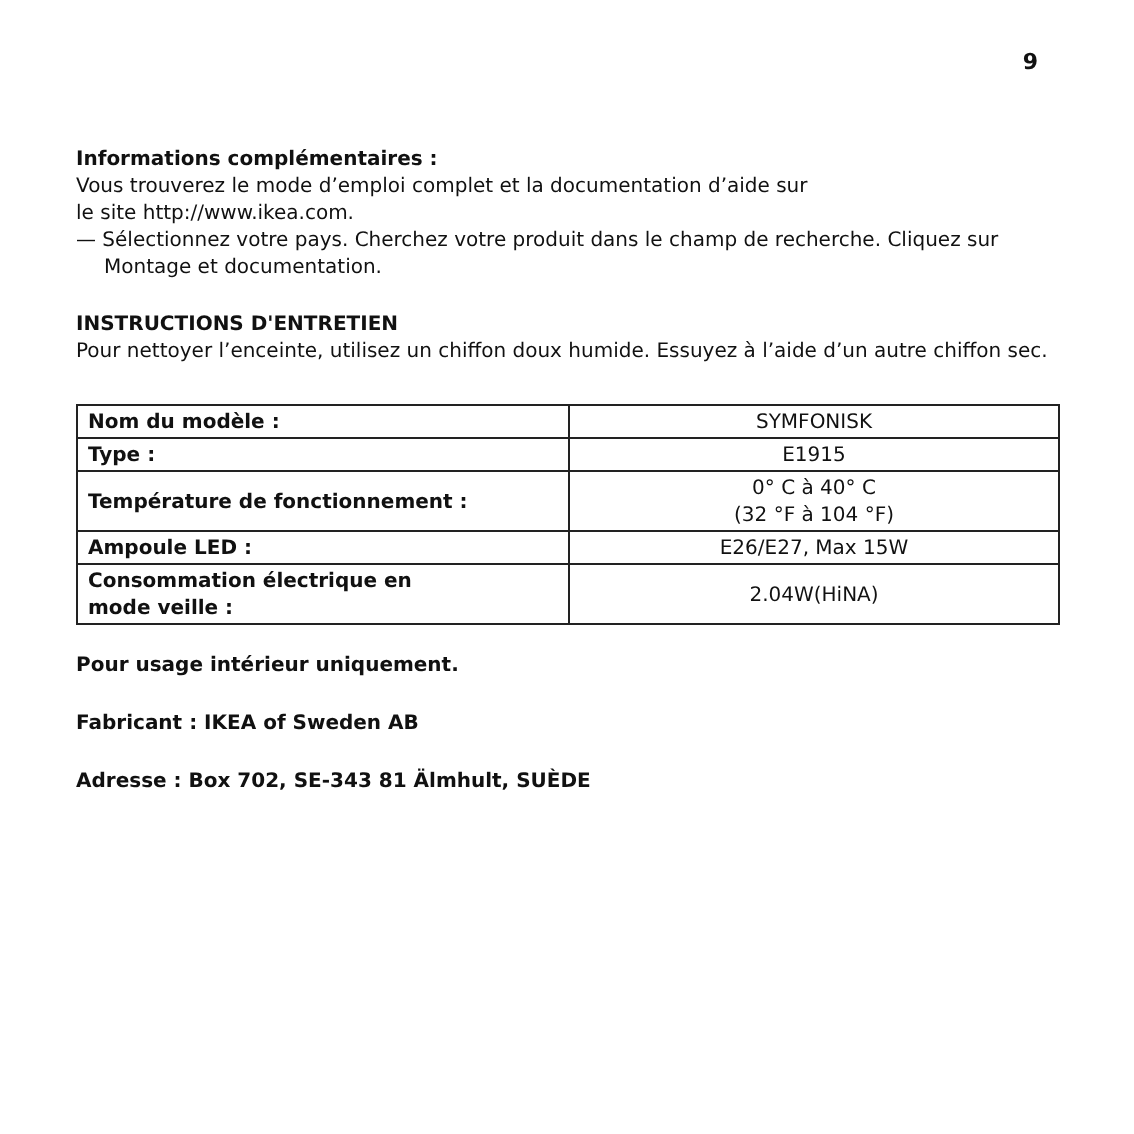9
Informations complémentaires :
Vous trouverez le mode d’emploi complet et la documentation d’aide sur
le site http://www.ikea.com.
— Sélectionnez votre pays. Cherchez votre produit dans le champ de recherche. Cliquez sur Montage et documentation.
INSTRUCTIONS D'ENTRETIEN
Pour nettoyer l’enceinte, utilisez un chiffon doux humide. Essuyez à l’aide d’un autre chiffon sec.
| Nom du modèle : | SYMFONISK |
| Type : | E1915 |
| Température de fonctionnement : | 0° C à 40° C (32 °F à 104 °F) |
| Ampoule LED : | E26/E27, Max 15W |
| Consommation électrique en mode veille : | 2.04W(HiNA) |
Pour usage intérieur uniquement.
Fabricant : IKEA of Sweden AB
Adresse : Box 702, SE-343 81 Älmhult, SUÈDE